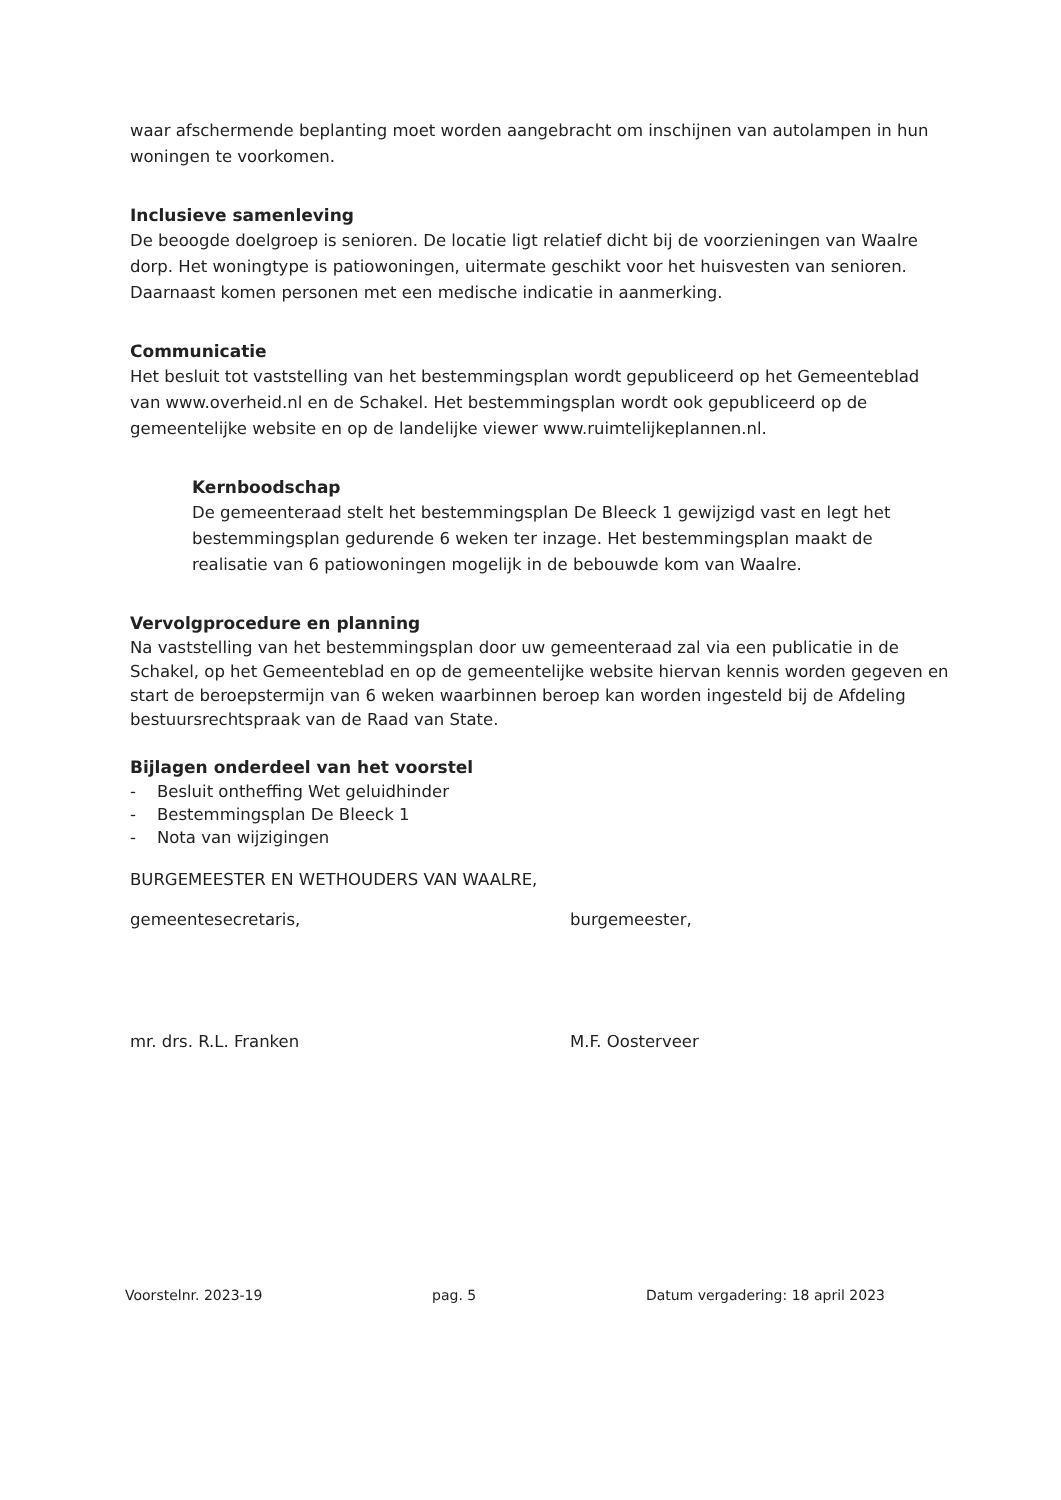waar afschermende beplanting moet worden aangebracht om inschijnen van autolampen in hun woningen te voorkomen.
Inclusieve samenleving
De beoogde doelgroep is senioren. De locatie ligt relatief dicht bij de voorzieningen van Waalre dorp. Het woningtype is patiowoningen, uitermate geschikt voor het huisvesten van senioren. Daarnaast komen personen met een medische indicatie in aanmerking.
Communicatie
Het besluit tot vaststelling van het bestemmingsplan wordt gepubliceerd op het Gemeenteblad van www.overheid.nl en de Schakel. Het bestemmingsplan wordt ook gepubliceerd op de gemeentelijke website en op de landelijke viewer www.ruimtelijkeplannen.nl.
Kernboodschap
De gemeenteraad stelt het bestemmingsplan De Bleeck 1 gewijzigd vast en legt het bestemmingsplan gedurende 6 weken ter inzage. Het bestemmingsplan maakt de realisatie van 6 patiowoningen mogelijk in de bebouwde kom van Waalre.
Vervolgprocedure en planning
Na vaststelling van het bestemmingsplan door uw gemeenteraad zal via een publicatie in de Schakel, op het Gemeenteblad en op de gemeentelijke website hiervan kennis worden gegeven en start de beroepstermijn van 6 weken waarbinnen beroep kan worden ingesteld bij de Afdeling bestuursrechtspraak van de Raad van State.
Bijlagen onderdeel van het voorstel
- Besluit ontheffing Wet geluidhinder
- Bestemmingsplan De Bleeck 1
- Nota van wijzigingen
BURGEMEESTER EN WETHOUDERS VAN WAALRE,
gemeentesecretaris,
mr. drs. R.L. Franken
burgemeester,
M.F. Oosterveer
Voorstelnr. 2023-19 pag. 5 Datum vergadering: 18 april 2023